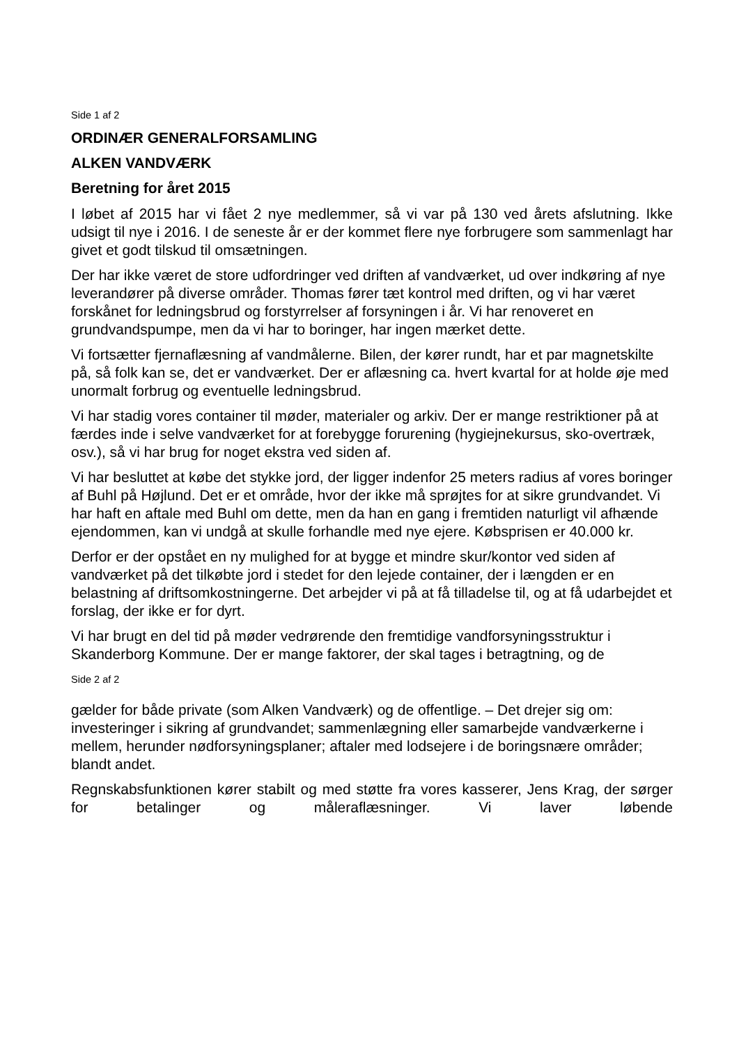Side 1 af 2
ORDINÆR GENERALFORSAMLING
ALKEN VANDVÆRK
Beretning for året 2015
I løbet af 2015 har vi fået 2 nye medlemmer, så vi var på 130 ved årets afslutning. Ikke udsigt til nye i 2016. I de seneste år er der kommet flere nye forbrugere som sammenlagt har givet et godt tilskud til omsætningen.
Der har ikke været de store udfordringer ved driften af vandværket, ud over indkøring af nye leverandører på diverse områder. Thomas fører tæt kontrol med driften, og vi har været forskånet for ledningsbrud og forstyrrelser af forsyningen i år. Vi har renoveret en grundvandspumpe, men da vi har to boringer, har ingen mærket dette.
Vi fortsætter fjernaflæsning af vandmålerne. Bilen, der kører rundt, har et par magnetskilte på, så folk kan se, det er vandværket. Der er aflæsning ca. hvert kvartal for at holde øje med unormalt forbrug og eventuelle ledningsbrud.
Vi har stadig vores container til møder, materialer og arkiv. Der er mange restriktioner på at færdes inde i selve vandværket for at forebygge forurening (hygiejnekursus, sko-overtræk, osv.), så vi har brug for noget ekstra ved siden af.
Vi har besluttet at købe det stykke jord, der ligger indenfor 25 meters radius af vores boringer af Buhl på Højlund. Det er et område, hvor der ikke må sprøjtes for at sikre grundvandet. Vi har haft en aftale med Buhl om dette, men da han en gang i fremtiden naturligt vil afhænde ejendommen, kan vi undgå at skulle forhandle med nye ejere. Købsprisen er 40.000 kr.
Derfor er der opstået en ny mulighed for at bygge et mindre skur/kontor ved siden af vandværket på det tilkøbte jord i stedet for den lejede container, der i længden er en belastning af driftsomkostningerne. Det arbejder vi på at få tilladelse til, og at få udarbejdet et forslag, der ikke er for dyrt.
Vi har brugt en del tid på møder vedrørende den fremtidige vandforsyningsstruktur i Skanderborg Kommune. Der er mange faktorer, der skal tages i betragtning, og de
Side 2 af 2
gælder for både private (som Alken Vandværk) og de offentlige. – Det drejer sig om: investeringer i sikring af grundvandet; sammenlægning eller samarbejde vandværkerne i mellem, herunder nødforsyningsplaner; aftaler med lodsejere i de boringsnære områder; blandt andet.
Regnskabsfunktionen kører stabilt og med støtte fra vores kasserer, Jens Krag, der sørger for betalinger og måleraflæsninger. Vi laver løbende